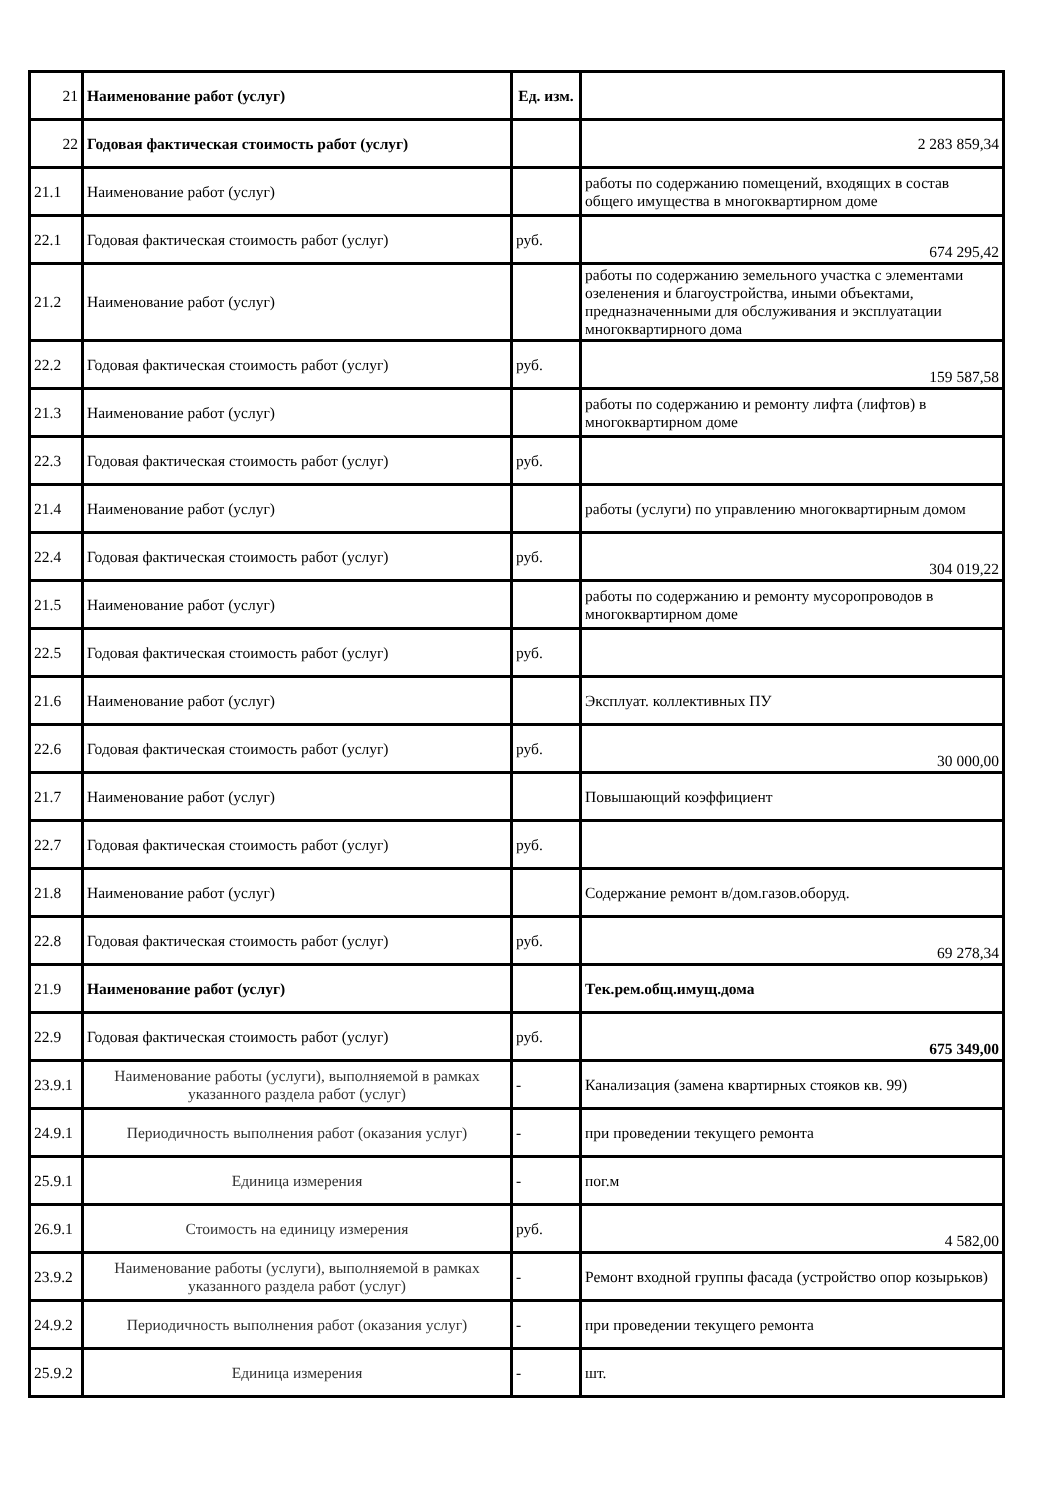| 21 | Наименование работ (услуг) | Ед. изм. | |
| 22 | Годовая фактическая стоимость работ (услуг) | | 2 283 859,34 |
| 21.1 | Наименование работ (услуг) | | работы по содержанию помещений, входящих в состав общего имущества в многоквартирном доме |
| 22.1 | Годовая фактическая стоимость работ (услуг) | руб. | 674 295,42 |
| 21.2 | Наименование работ (услуг) | | работы по содержанию земельного участка с элементами озеленения и благоустройства, иными объектами, предназначенными для обслуживания и эксплуатации многоквартирного дома |
| 22.2 | Годовая фактическая стоимость работ (услуг) | руб. | 159 587,58 |
| 21.3 | Наименование работ (услуг) | | работы по содержанию и ремонту лифта (лифтов) в многоквартирном доме |
| 22.3 | Годовая фактическая стоимость работ (услуг) | руб. | |
| 21.4 | Наименование работ (услуг) | | работы (услуги) по управлению многоквартирным домом |
| 22.4 | Годовая фактическая стоимость работ (услуг) | руб. | 304 019,22 |
| 21.5 | Наименование работ (услуг) | | работы по содержанию и ремонту мусоропроводов в многоквартирном доме |
| 22.5 | Годовая фактическая стоимость работ (услуг) | руб. | |
| 21.6 | Наименование работ (услуг) | | Эксплуат. коллективных ПУ |
| 22.6 | Годовая фактическая стоимость работ (услуг) | руб. | 30 000,00 |
| 21.7 | Наименование работ (услуг) | | Повышающий коэффициент |
| 22.7 | Годовая фактическая стоимость работ (услуг) | руб. | |
| 21.8 | Наименование работ (услуг) | | Содержание ремонт в/дом.газов.оборуд. |
| 22.8 | Годовая фактическая стоимость работ (услуг) | руб. | 69 278,34 |
| 21.9 | Наименование работ (услуг) | | Тек.рем.общ.имущ.дома |
| 22.9 | Годовая фактическая стоимость работ (услуг) | руб. | 675 349,00 |
| 23.9.1 | Наименование работы (услуги), выполняемой в рамках указанного раздела работ (услуг) | - | Канализация (замена квартирных стояков кв. 99) |
| 24.9.1 | Периодичность выполнения работ (оказания услуг) | - | при проведении текущего ремонта |
| 25.9.1 | Единица измерения | - | пог.м |
| 26.9.1 | Стоимость на единицу измерения | руб. | 4 582,00 |
| 23.9.2 | Наименование работы (услуги), выполняемой в рамках указанного раздела работ (услуг) | - | Ремонт входной группы фасада (устройство опор козырьков) |
| 24.9.2 | Периодичность выполнения работ (оказания услуг) | - | при проведении текущего ремонта |
| 25.9.2 | Единица измерения | - | шт. |